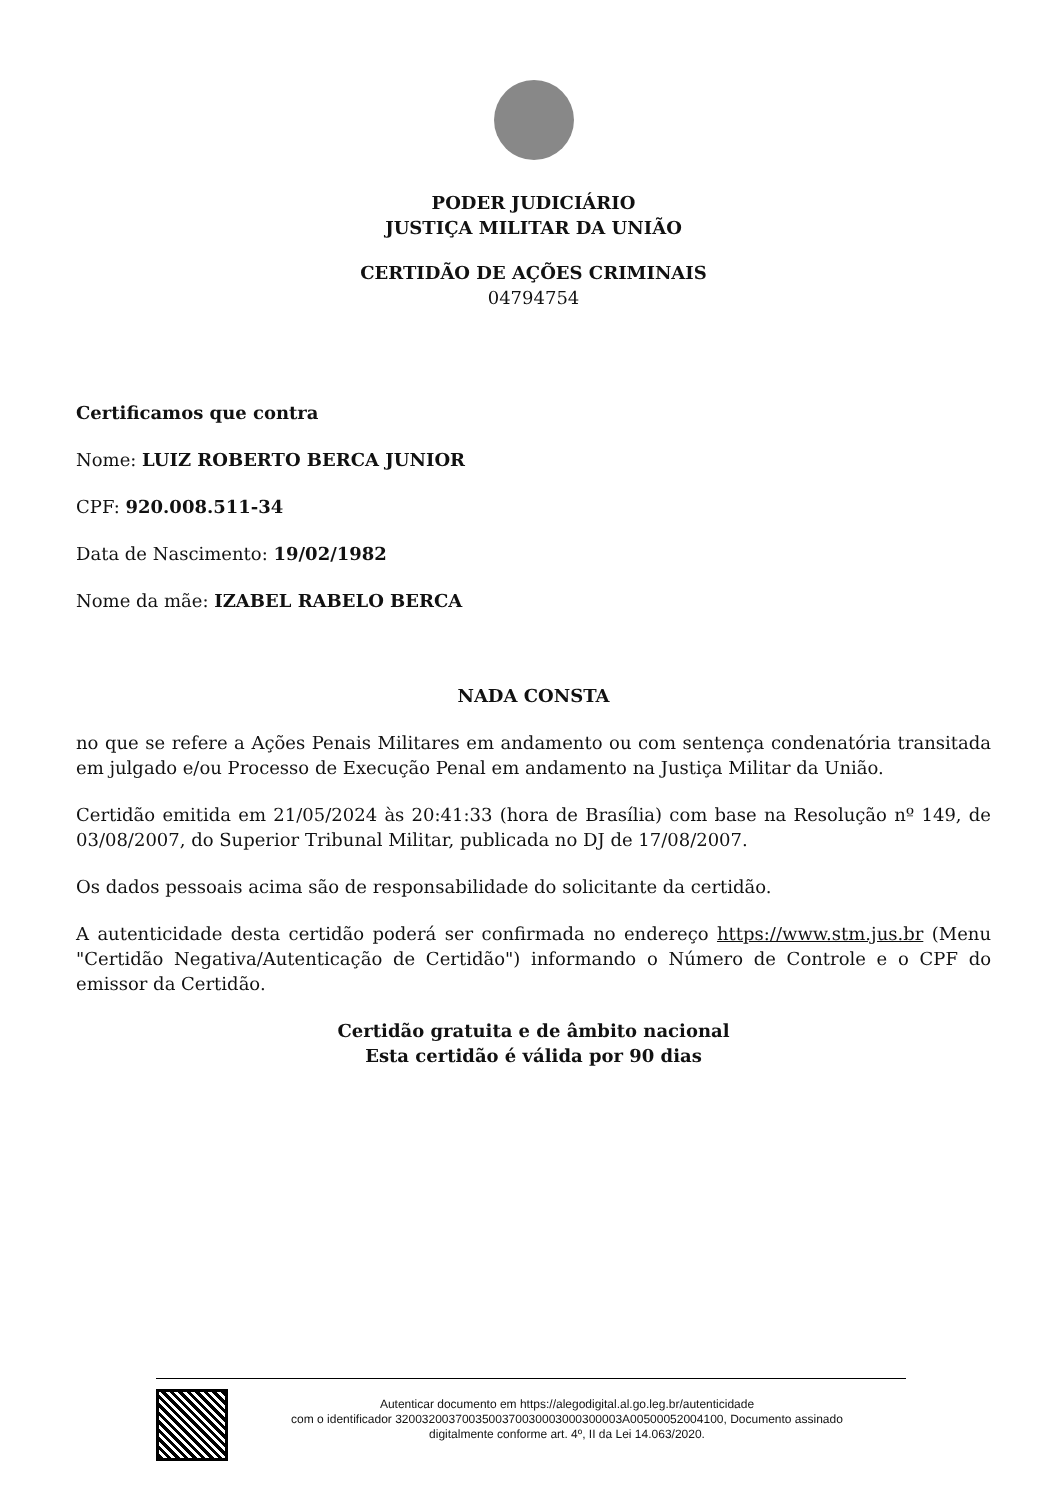PODER JUDICIÁRIO
JUSTIÇA MILITAR DA UNIÃO
CERTIDÃO DE AÇÕES CRIMINAIS
04794754
Certificamos que contra
Nome: LUIZ ROBERTO BERCA JUNIOR
CPF: 920.008.511-34
Data de Nascimento: 19/02/1982
Nome da mãe: IZABEL RABELO BERCA
NADA CONSTA
no que se refere a Ações Penais Militares em andamento ou com sentença condenatória transitada em julgado e/ou Processo de Execução Penal em andamento na Justiça Militar da União.
Certidão emitida em 21/05/2024 às 20:41:33 (hora de Brasília) com base na Resolução nº 149, de 03/08/2007, do Superior Tribunal Militar, publicada no DJ de 17/08/2007.
Os dados pessoais acima são de responsabilidade do solicitante da certidão.
A autenticidade desta certidão poderá ser confirmada no endereço https://www.stm.jus.br (Menu "Certidão Negativa/Autenticação de Certidão") informando o Número de Controle e o CPF do emissor da Certidão.
Certidão gratuita e de âmbito nacional
Esta certidão é válida por 90 dias
Autenticar documento em https://alegodigital.al.go.leg.br/autenticidade
com o identificador 3200320037003500370030003000300003A00500052004100, Documento assinado
digitalmente conforme art. 4º, II da Lei 14.063/2020.